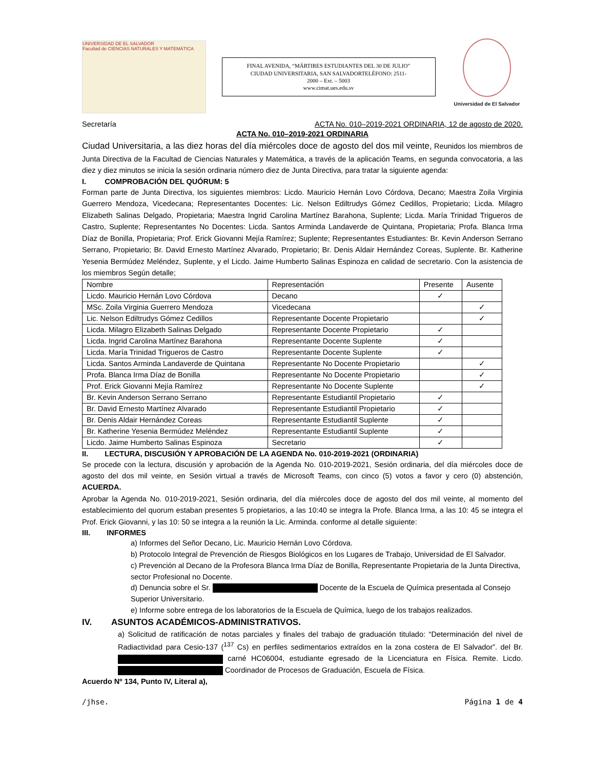UNIVERSIDAD DE EL SALVADOR
Facultad de CIENCIAS NATURALES Y MATEMÁTICA
FINAL AVENIDA, “MÁRTIRES ESTUDIANTES DEL 30 DE JULIO”
CIUDAD UNIVERSITARIA, SAN SALVADORTELÉFONO: 2511-
2000 – Ext. – 5003
www.cimat.ues.edu.sv
Universidad de El Salvador
Secretaría ACTA No. 010–2019-2021 ORDINARIA, 12 de agosto de 2020.
ACTA No. 010–2019-2021 ORDINARIA
Ciudad Universitaria, a las diez horas del día miércoles doce de agosto del dos mil veinte, Reunidos los miembros de Junta Directiva de la Facultad de Ciencias Naturales y Matemática, a través de la aplicación Teams, en segunda convocatoria, a las diez y diez minutos se inicia la sesión ordinaria número diez de Junta Directiva, para tratar la siguiente agenda:
I. COMPROBACIÓN DEL QUÓRUM: 5
Forman parte de Junta Directiva, los siguientes miembros: Licdo. Mauricio Hernán Lovo Córdova, Decano; Maestra Zoila Virginia Guerrero Mendoza, Vicedecana; Representantes Docentes: Lic. Nelson Ediltrudys Gómez Cedillos, Propietario; Licda. Milagro Elizabeth Salinas Delgado, Propietaria; Maestra Ingrid Carolina Martínez Barahona, Suplente; Licda. María Trinidad Trigueros de Castro, Suplente; Representantes No Docentes: Licda. Santos Arminda Landaverde de Quintana, Propietaria; Profa. Blanca Irma Díaz de Bonilla, Propietaria; Prof. Erick Giovanni Mejía Ramírez; Suplente; Representantes Estudiantes: Br. Kevin Anderson Serrano Serrano, Propietario; Br. David Ernesto Martínez Alvarado, Propietario; Br. Denis Aldair Hernández Coreas, Suplente. Br. Katherine Yesenia Bermúdez Meléndez, Suplente, y el Licdo. Jaime Humberto Salinas Espinoza en calidad de secretario. Con la asistencia de los miembros Según detalle;
| Nombre | Representación | Presente | Ausente |
| --- | --- | --- | --- |
| Licdo. Mauricio Hernán Lovo Córdova | Decano | ✓ | |
| MSc. Zoila Virginia Guerrero Mendoza | Vicedecana | | ✓ |
| Lic. Nelson Ediltrudys Gómez Cedillos | Representante Docente Propietario | | ✓ |
| Licda. Milagro Elizabeth Salinas Delgado | Representante Docente Propietario | ✓ | |
| Licda. Ingrid Carolina Martínez Barahona | Representante Docente Suplente | ✓ | |
| Licda. María Trinidad Trigueros de Castro | Representante Docente Suplente | ✓ | |
| Licda. Santos Arminda Landaverde de Quintana | Representante No Docente Propietario | | ✓ |
| Profa. Blanca Irma Díaz de Bonilla | Representante No Docente Propietario | | ✓ |
| Prof. Erick Giovanni Mejía Ramírez | Representante No Docente Suplente | | ✓ |
| Br. Kevin Anderson Serrano Serrano | Representante Estudiantil Propietario | ✓ | |
| Br. David Ernesto Martínez Alvarado | Representante Estudiantil Propietario | ✓ | |
| Br. Denis Aldair Hernández Coreas | Representante Estudiantil Suplente | ✓ | |
| Br. Katherine Yesenia Bermúdez Meléndez | Representante Estudiantil Suplente | ✓ | |
| Licdo. Jaime Humberto Salinas Espinoza | Secretario | ✓ | |
II. LECTURA, DISCUSIÓN Y APROBACIÓN DE LA AGENDA No. 010-2019-2021 (ORDINARIA)
Se procede con la lectura, discusión y aprobación de la Agenda No. 010-2019-2021, Sesión ordinaria, del día miércoles doce de agosto del dos mil veinte, en Sesión virtual a través de Microsoft Teams, con cinco (5) votos a favor y cero (0) abstención, ACUERDA.
Aprobar la Agenda No. 010-2019-2021, Sesión ordinaria, del día miércoles doce de agosto del dos mil veinte, al momento del establecimiento del quorum estaban presentes 5 propietarios, a las 10:40 se integra la Profe. Blanca Irma, a las 10: 45 se integra el Prof. Erick Giovanni, y las 10: 50 se integra a la reunión la Lic. Arminda. conforme al detalle siguiente:
III. INFORMES
a) Informes del Señor Decano, Lic. Mauricio Hernán Lovo Córdova.
b) Protocolo Integral de Prevención de Riesgos Biológicos en los Lugares de Trabajo, Universidad de El Salvador.
c) Prevención al Decano de la Profesora Blanca Irma Díaz de Bonilla, Representante Propietaria de la Junta Directiva, sector Profesional no Docente.
d) Denuncia sobre el Sr. Docente de la Escuela de Química presentada al Consejo Superior Universitario.
e) Informe sobre entrega de los laboratorios de la Escuela de Química, luego de los trabajos realizados.
IV. ASUNTOS ACADÉMICOS-ADMINISTRATIVOS.
a) Solicitud de ratificación de notas parciales y finales del trabajo de graduación titulado: “Determinación del nivel de Radiactividad para Cesio-137 (<sup>137</sup> Cs) en perfiles sedimentarios extraídos en la zona costera de El Salvador”. del Br. carné HC06004, estudiante egresado de la Licenciatura en Física. Remite. Licdo. Coordinador de Procesos de Graduación, Escuela de Física.
Acuerdo Nº 134, Punto IV, Literal a),
/jhse. Página 1 de 4